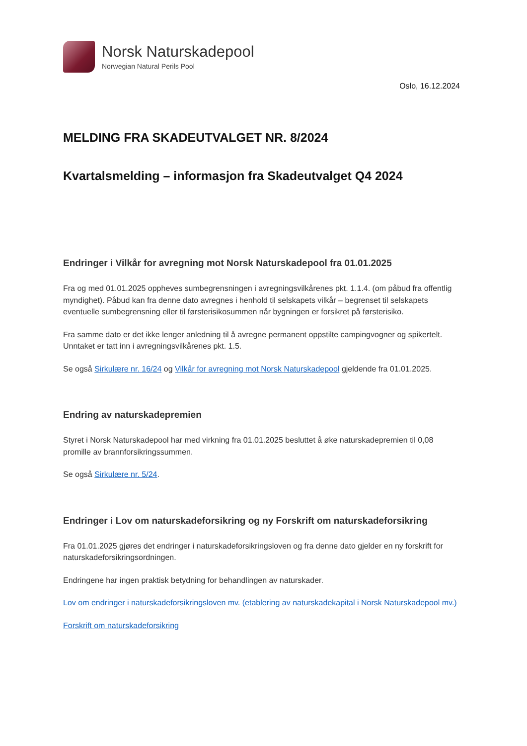Norsk Naturskadepool
Norwegian Natural Perils Pool
Oslo, 16.12.2024
MELDING FRA SKADEUTVALGET NR. 8/2024
Kvartalsmelding – informasjon fra Skadeutvalget Q4 2024
Endringer i Vilkår for avregning mot Norsk Naturskadepool fra 01.01.2025
Fra og med 01.01.2025 oppheves sumbegrensningen i avregningsvilkårenes pkt. 1.1.4. (om påbud fra offentlig myndighet). Påbud kan fra denne dato avregnes i henhold til selskapets vilkår – begrenset til selskapets eventuelle sumbegrensning eller til førsterisikosummen når bygningen er forsikret på førsterisiko.
Fra samme dato er det ikke lenger anledning til å avregne permanent oppstilte campingvogner og spikertelt. Unntaket er tatt inn i avregningsvilkårenes pkt. 1.5.
Se også Sirkulære nr. 16/24 og Vilkår for avregning mot Norsk Naturskadepool gjeldende fra 01.01.2025.
Endring av naturskadepremien
Styret i Norsk Naturskadepool har med virkning fra 01.01.2025 besluttet å øke naturskadepremien til 0,08 promille av brannforsikringssummen.
Se også Sirkulære nr. 5/24.
Endringer i Lov om naturskadeforsikring og ny Forskrift om naturskadeforsikring
Fra 01.01.2025 gjøres det endringer i naturskadeforsikringsloven og fra denne dato gjelder en ny forskrift for naturskadeforsikringsordningen.
Endringene har ingen praktisk betydning for behandlingen av naturskader.
Lov om endringer i naturskadeforsikringsloven mv. (etablering av naturskadekapital i Norsk Naturskadepool mv.)
Forskrift om naturskadeforsikring